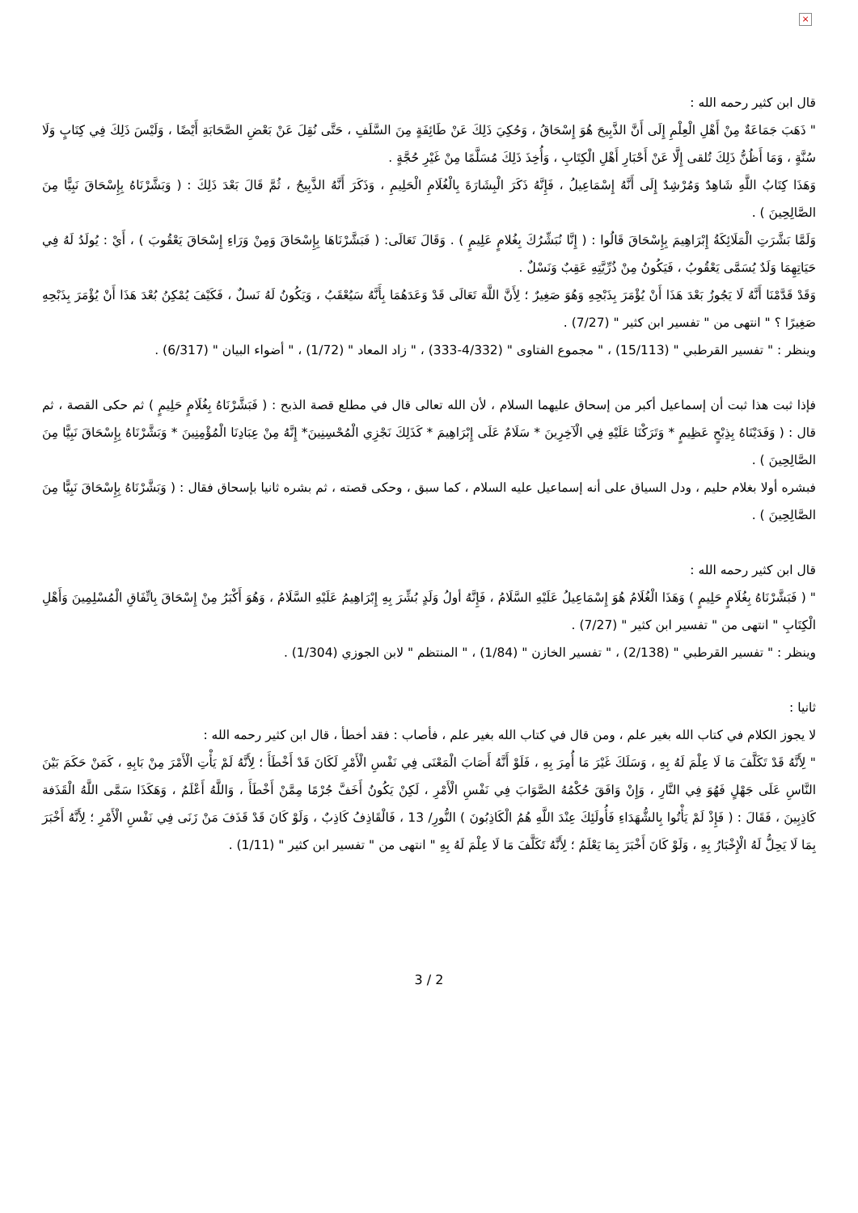×
قال ابن كثير رحمه الله :
" ذَهَبَ جَمَاعَةٌ مِنْ أَهْلِ الْعِلْمِ إِلَى أَنَّ الذَّبِيحَ هُوَ إِسْحَاقُ ، وَحُكِيَ ذَلِكَ عَنْ طَائِفَةٍ مِنَ السَّلَفِ ، حَتَّى نُقِلَ عَنْ بَعْضِ الصَّحَابَةِ أَيْضًا ، وَلَيْسَ ذَلِكَ فِي كِتَابٍ وَلَا سُنَّةٍ ، وَمَا أَظُنُّ ذَلِكَ تُلقى إِلَّا عَنْ أَحْبَارِ أَهْلِ الْكِتَابِ ، وَأُخِذَ ذَلِكَ مُسَلَّمًا مِنْ غَيْرِ حُجَّةٍ .
وَهَذَا كِتَابُ اللَّهِ شَاهِدٌ وَمُرْشِدٌ إِلَى أَنَّهُ إِسْمَاعِيلُ ، فَإِنَّهُ ذَكَرَ الْبِشَارَةَ بِالْغُلَامِ الْحَلِيمِ ، وَذَكَرَ أَنَّهُ الذَّبِيحُ ، ثُمَّ قَالَ بَعْدَ ذَلِكَ : ( وَبَشَّرْنَاهُ بِإِسْحَاقَ نَبِيًّا مِنَ الصَّالِحِينَ ) .
وَلَمَّا بَشَّرَتِ الْمَلَائِكَةُ إِبْرَاهِيمَ بِإِسْحَاقَ قَالُوا : ( إِنَّا نُبَشِّرُكَ بِغُلامٍ عَلِيمٍ ) . وَقَالَ تَعَالَى: ( فَبَشَّرْنَاهَا بِإِسْحَاقَ وَمِنْ وَرَاءِ إِسْحَاقَ يَعْقُوبَ ) ، أَيْ : يُولَدُ لَهُ فِي حَيَاتِهِمَا وَلَدٌ يُسَمَّى يَعْقُوبُ ، فَيَكُونُ مِنْ ذُرِّيَّتِهِ عَقِبٌ وَنَسْلٌ .
وَقَدْ قَدَّمْنَا أَنَّهُ لَا يَجُوزُ بَعْدَ هَذَا أَنْ يُؤْمَرَ بِذَبْحِهِ وَهُوَ صَغِيرٌ ؛ لِأَنَّ اللَّهَ تَعَالَى قَدْ وَعَدَهُمَا بِأَنَّهُ سَيُعْقَبُ ، وَيَكُونُ لَهُ نَسلٌ ، فَكَيْفَ يُمْكِنُ بُعْدَ هَذَا أَنْ يُؤْمَرَ بِذَبْحِهِ صَغِيرًا ؟ " انتهى من " تفسير ابن كثير " (7/27) .
وينظر : " تفسير القرطبي " (15/113) ، " مجموع الفتاوى " (4/332-333) ، " زاد المعاد " (1/72) ، " أضواء البيان " (6/317) .
فإذا ثبت هذا ثبت أن إسماعيل أكبر من إسحاق عليهما السلام ، لأن الله تعالى قال في مطلع قصة الذبح : ( فَبَشَّرْنَاهُ بِغُلَامٍ حَلِيمٍ ) ثم حكى القصة ، ثم قال : ( وَفَدَيْنَاهُ بِذِبْحٍ عَظِيمٍ * وَتَرَكْنَا عَلَيْهِ فِي الْآخِرِينَ * سَلَامٌ عَلَى إِبْرَاهِيمَ * كَذَلِكَ نَجْزِي الْمُحْسِنِينَ* إِنَّهُ مِنْ عِبَادِنَا الْمُؤْمِنِينَ * وَبَشَّرْنَاهُ بِإِسْحَاقَ نَبِيًّا مِنَ الصَّالِحِينَ ) .
فبشره أولا بغلام حليم ، ودل السياق على أنه إسماعيل عليه السلام ، كما سبق ، وحكى قصته ، ثم بشره ثانيا بإسحاق فقال : ( وَبَشَّرْنَاهُ بِإِسْحَاقَ نَبِيًّا مِنَ الصَّالِحِينَ ) .
قال ابن كثير رحمه الله :
" ( فَبَشَّرْنَاهُ بِغُلَامٍ حَلِيمٍ ) وَهَذَا الْغُلَامُ هُوَ إِسْمَاعِيلُ عَلَيْهِ السَّلَامُ ، فَإِنَّهُ أولُ وَلَدٍ بُشِّرَ بِهِ إِبْرَاهِيمُ عَلَيْهِ السَّلَامُ ، وَهُوَ أَكْبَرُ مِنْ إِسْحَاقَ بِاتِّفَاقِ الْمُسْلِمِينَ وَأَهْلِ الْكِتَابِ " انتهى من " تفسير ابن كثير " (7/27) .
وينظر : " تفسير القرطبي " (2/138) ، " تفسير الخازن " (1/84) ، " المنتظم " لابن الجوزي (1/304) .
ثانيا :
لا يجوز الكلام في كتاب الله بغير علم ، ومن قال في كتاب الله بغير علم ، فأصاب : فقد أخطأ ، قال ابن كثير رحمه الله :
" لِأَنَّهُ قَدْ تَكَلَّفَ مَا لَا عِلْمَ لَهُ بِهِ ، وَسَلَكَ غَيْرَ مَا أُمِرَ بِهِ ، فَلَوْ أَنَّهُ أَصَابَ الْمَعْنَى فِي نَفْسِ الْأَمْرِ لَكَانَ قَدْ أَخْطَأَ ؛ لِأَنَّهُ لَمْ يَأْتِ الْأَمْرَ مِنْ بَابِهِ ، كَمَنْ حَكَمَ بَيْنَ النَّاسِ عَلَى جَهْلٍ فَهُوَ فِي النَّارِ ، وَإِنْ وَافَقَ حُكْمُهُ الصَّوَابَ فِي نَفْسِ الْأَمْرِ ، لَكِنْ يَكُونُ أَخَفَّ جُرْمًا مِمَّنْ أَخْطَأَ ، وَاللَّهُ أَعْلَمُ ، وَهَكَذَا سَمَّى اللَّهُ الْقَذَفة كَاذِبِينَ ، فَقَالَ : ( فَإِذْ لَمْ يَأْتُوا بِالشُّهَدَاءِ فَأُولَئِكَ عِنْدَ اللَّهِ هُمُ الْكَاذِبُونَ ) النُّورِ/ 13 ، فَالْقَاذِفُ كَاذِبٌ ، وَلَوْ كَانَ قَدْ قَذَفَ مَنْ زَنَى فِي نَفْسِ الْأَمْرِ ؛ لِأَنَّهُ أَخْبَرَ بِمَا لَا يَحِلُّ لَهُ الْإِخْبَارُ بِهِ ، وَلَوْ كَانَ أَخْبَرَ بِمَا يَعْلَمُ ؛ لِأَنَّهُ تَكَلَّفَ مَا لَا عِلْمَ لَهُ بِهِ " انتهى من " تفسير ابن كثير " (1/11) .
3 / 2